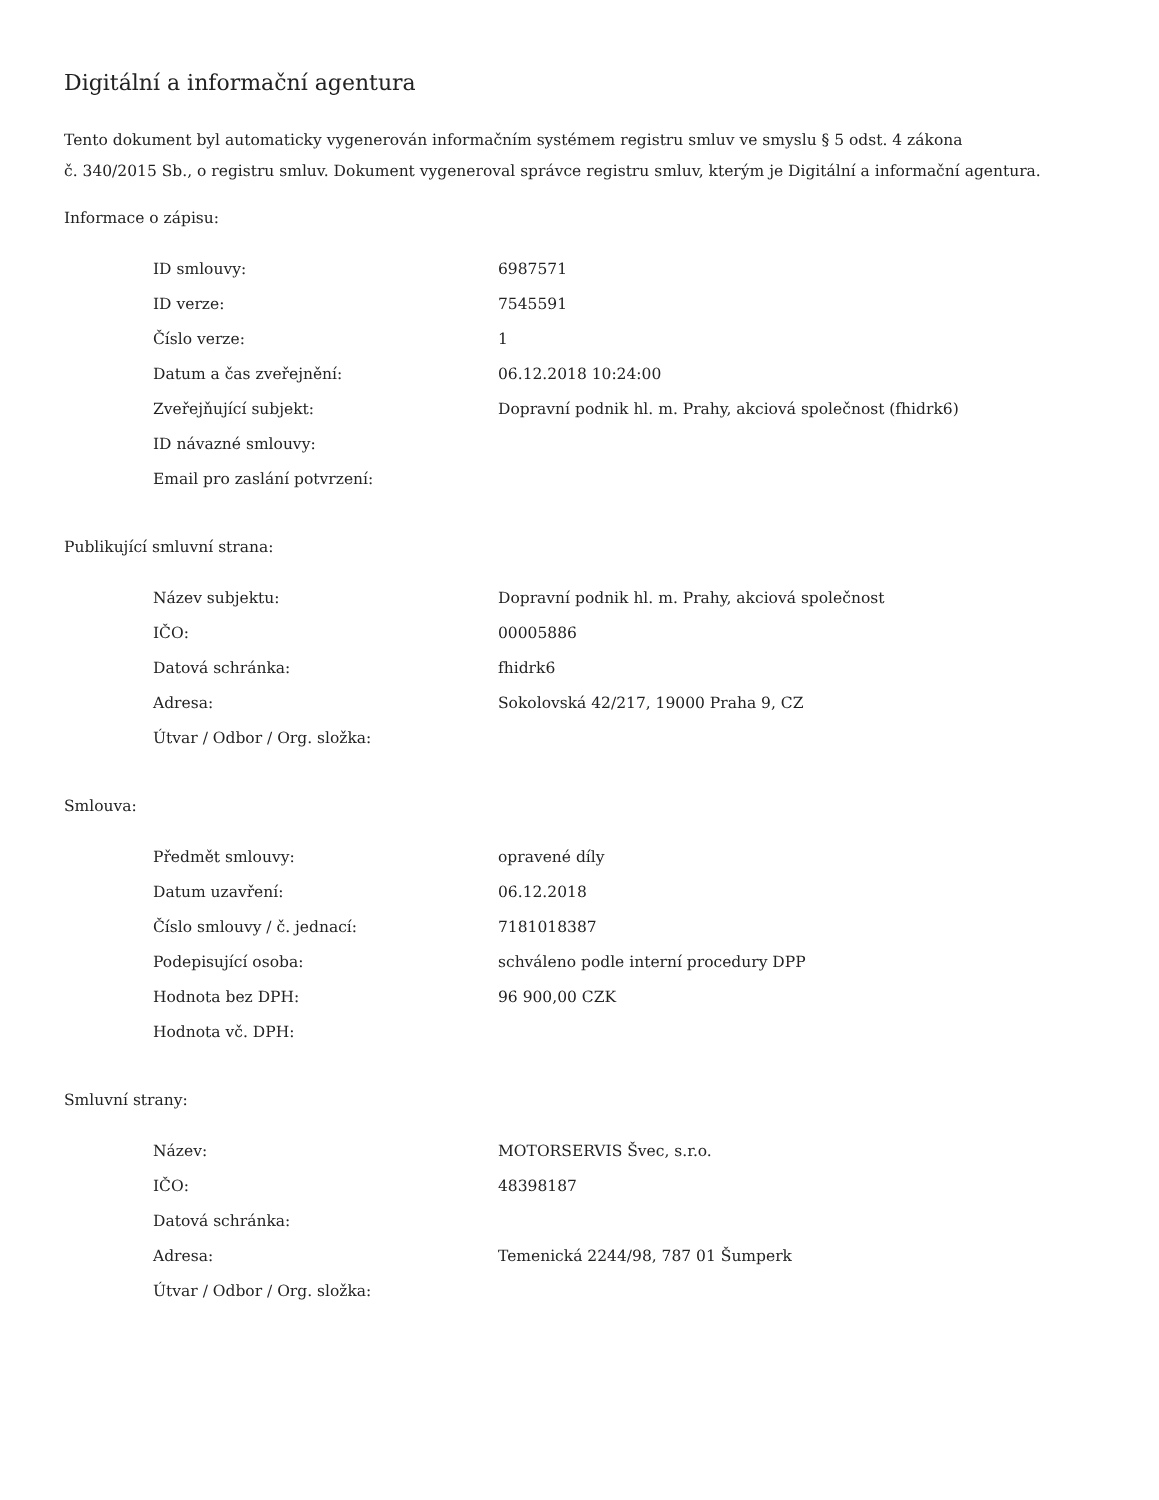Digitální a informační agentura
Tento dokument byl automaticky vygenerován informačním systémem registru smluv ve smyslu § 5 odst. 4 zákona
č. 340/2015 Sb., o registru smluv. Dokument vygeneroval správce registru smluv, kterým je Digitální a informační agentura.
Informace o zápisu:
| ID smlouvy: | 6987571 |
| ID verze: | 7545591 |
| Číslo verze: | 1 |
| Datum a čas zveřejnění: | 06.12.2018 10:24:00 |
| Zveřejňující subjekt: | Dopravní podnik hl. m. Prahy, akciová společnost (fhidrk6) |
| ID návazné smlouvy: | |
| Email pro zaslání potvrzení: | |
Publikující smluvní strana:
| Název subjektu: | Dopravní podnik hl. m. Prahy, akciová společnost |
| IČO: | 00005886 |
| Datová schránka: | fhidrk6 |
| Adresa: | Sokolovská 42/217, 19000 Praha 9, CZ |
| Útvar / Odbor / Org. složka: | |
Smlouva:
| Předmět smlouvy: | opravené díly |
| Datum uzavření: | 06.12.2018 |
| Číslo smlouvy / č. jednací: | 7181018387 |
| Podepisující osoba: | schváleno podle interní procedury DPP |
| Hodnota bez DPH: | 96 900,00 CZK |
| Hodnota vč. DPH: | |
Smluvní strany:
| Název: | MOTORSERVIS Švec, s.r.o. |
| IČO: | 48398187 |
| Datová schránka: | |
| Adresa: | Temenická 2244/98, 787 01 Šumperk |
| Útvar / Odbor / Org. složka: | |